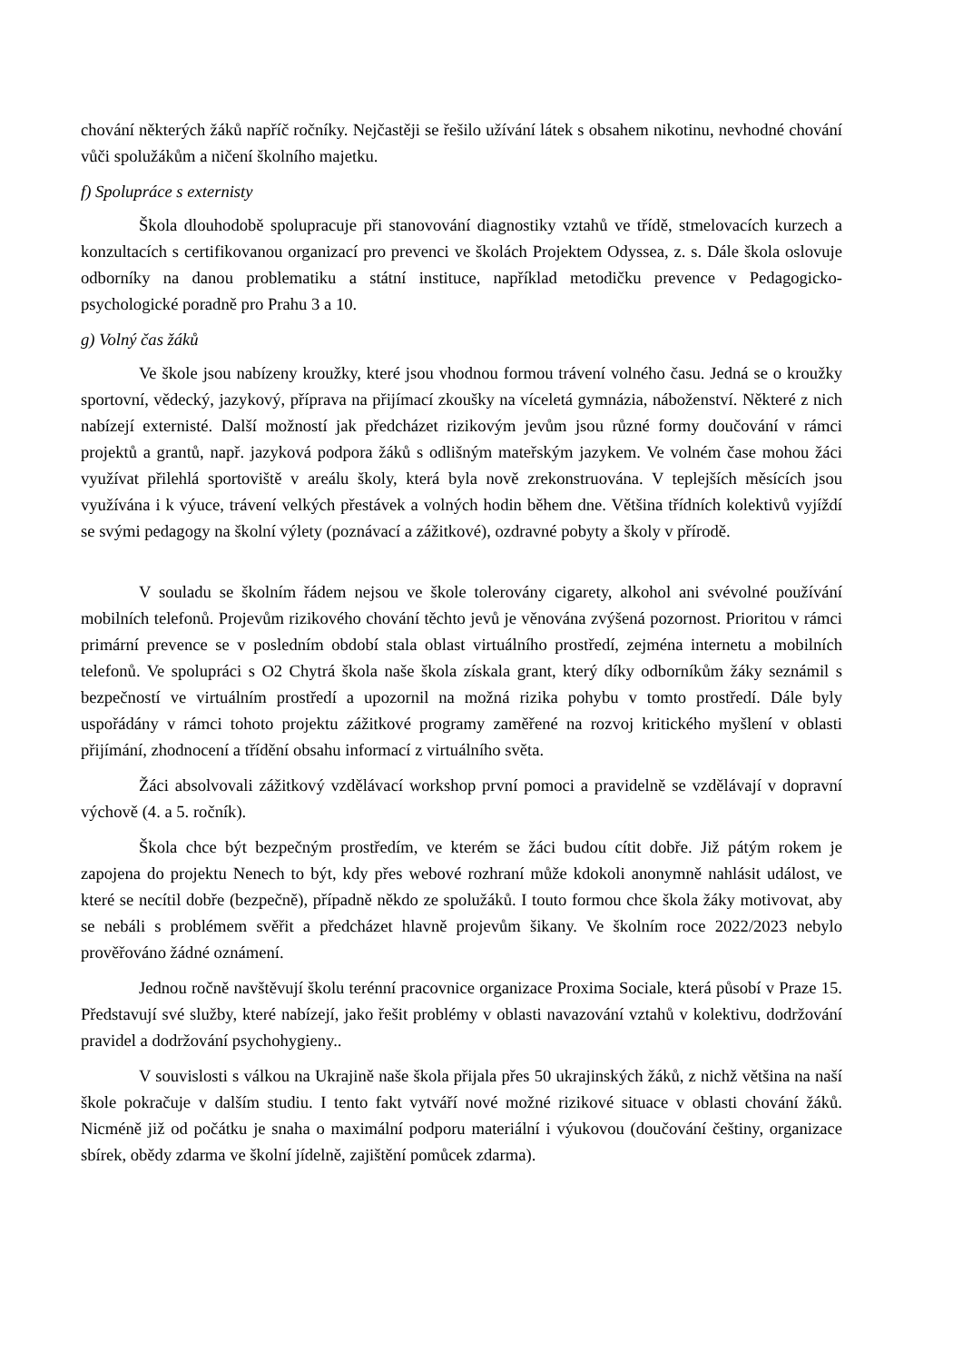chování některých žáků napříč ročníky. Nejčastěji se řešilo užívání látek s obsahem nikotinu, nevhodné chování vůči spolužákům a ničení školního majetku.
f) Spolupráce s externisty
Škola dlouhodobě spolupracuje při stanovování diagnostiky vztahů ve třídě, stmelovacích kurzech a konzultacích s certifikovanou organizací pro prevenci ve školách Projektem Odyssea, z. s. Dále škola oslovuje odborníky na danou problematiku a státní instituce, například metodičku prevence v Pedagogicko-psychologické poradně pro Prahu 3 a 10.
g) Volný čas žáků
Ve škole jsou nabízeny kroužky, které jsou vhodnou formou trávení volného času. Jedná se o kroužky sportovní, vědecký, jazykový, příprava na přijímací zkoušky na víceletá gymnázia, náboženství. Některé z nich nabízejí externisté. Další možností jak předcházet rizikovým jevům jsou různé formy doučování v rámci projektů a grantů, např. jazyková podpora žáků s odlišným mateřským jazykem. Ve volném čase mohou žáci využívat přilehlá sportoviště v areálu školy, která byla nově zrekonstruována. V teplejších měsících jsou využívána i k výuce, trávení velkých přestávek a volných hodin během dne. Většina třídních kolektivů vyjíždí se svými pedagogy na školní výlety (poznávací a zážitkové), ozdravné pobyty a školy v přírodě.
V souladu se školním řádem nejsou ve škole tolerovány cigarety, alkohol ani svévolné používání mobilních telefonů. Projevům rizikového chování těchto jevů je věnována zvýšená pozornost. Prioritou v rámci primární prevence se v posledním období stala oblast virtuálního prostředí, zejména internetu a mobilních telefonů. Ve spolupráci s O2 Chytrá škola naše škola získala grant, který díky odborníkům žáky seznámil s bezpečností ve virtuálním prostředí a upozornil na možná rizika pohybu v tomto prostředí. Dále byly uspořádány v rámci tohoto projektu zážitkové programy zaměřené na rozvoj kritického myšlení v oblasti přijímání, zhodnocení a třídění obsahu informací z virtuálního světa.
Žáci absolvovali zážitkový vzdělávací workshop první pomoci a pravidelně se vzdělávají v dopravní výchově (4. a 5. ročník).
Škola chce být bezpečným prostředím, ve kterém se žáci budou cítit dobře. Již pátým rokem je zapojena do projektu Nenech to být, kdy přes webové rozhraní může kdokoli anonymně nahlásit událost, ve které se necítil dobře (bezpečně), případně někdo ze spolužáků. I touto formou chce škola žáky motivovat, aby se nebáli s problémem svěřit a předcházet hlavně projevům šikany. Ve školním roce 2022/2023 nebylo prověřováno žádné oznámení.
Jednou ročně navštěvují školu terénní pracovnice organizace Proxima Sociale, která působí v Praze 15. Představují své služby, které nabízejí, jako řešit problémy v oblasti navazování vztahů v kolektivu, dodržování pravidel a dodržování psychohygieny..
V souvislosti s válkou na Ukrajině naše škola přijala přes 50 ukrajinských žáků, z nichž většina na naší škole pokračuje v dalším studiu. I tento fakt vytváří nové možné rizikové situace v oblasti chování žáků. Nicméně již od počátku je snaha o maximální podporu materiální i výukovou (doučování češtiny, organizace sbírek, obědy zdarma ve školní jídelně, zajištění pomůcek zdarma).